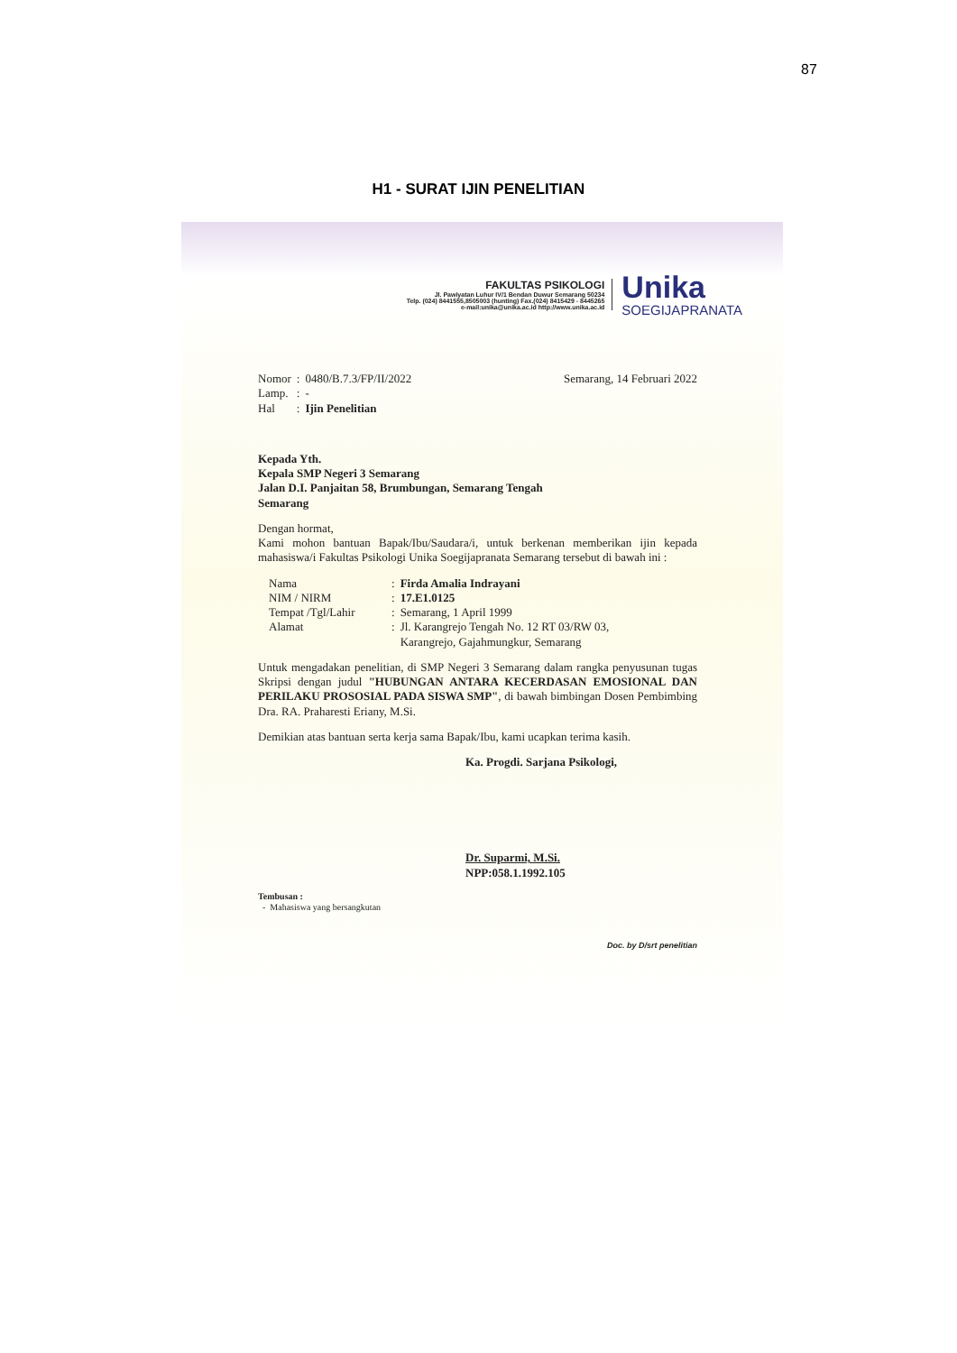87
H1 - SURAT IJIN PENELITIAN
FAKULTAS PSIKOLOGI
Jl. Pawiyatan Luhur IV/1 Bendan Duwur Semarang 50234
Telp. (024) 8441555,8505003 (hunting) Fax.(024) 8415429 - 8445265
e-mail:unika@unika.ac.id http://www.unika.ac.id
Unika
SOEGIJAPRANATA
| Nomor | : | 0480/B.7.3/FP/II/2022 |
| Lamp. | : | - |
| Hal | : | Ijin Penelitian |
Semarang, 14 Februari 2022
Kepada Yth.
Kepala SMP Negeri 3 Semarang
Jalan D.I. Panjaitan 58, Brumbungan, Semarang Tengah
Semarang
Dengan hormat,
Kami mohon bantuan Bapak/Ibu/Saudara/i, untuk berkenan memberikan ijin kepada mahasiswa/i Fakultas Psikologi Unika Soegijapranata Semarang tersebut di bawah ini :
| Nama | : | Firda Amalia Indrayani |
| NIM / NIRM | : | 17.E1.0125 |
| Tempat /Tgl/Lahir | : | Semarang, 1 April 1999 |
| Alamat | : | Jl. Karangrejo Tengah No. 12 RT 03/RW 03, Karangrejo, Gajahmungkur, Semarang |
Untuk mengadakan penelitian, di SMP Negeri 3 Semarang dalam rangka penyusunan tugas Skripsi dengan judul "HUBUNGAN ANTARA KECERDASAN EMOSIONAL DAN PERILAKU PROSOSIAL PADA SISWA SMP", di bawah bimbingan Dosen Pembimbing Dra. RA. Praharesti Eriany, M.Si.
Demikian atas bantuan serta kerja sama Bapak/Ibu, kami ucapkan terima kasih.
Ka. Progdi. Sarjana Psikologi,
Dr. Suparmi, M.Si.
NPP:058.1.1992.105
Tembusan :
- Mahasiswa yang bersangkutan
Doc. by D/srt penelitian